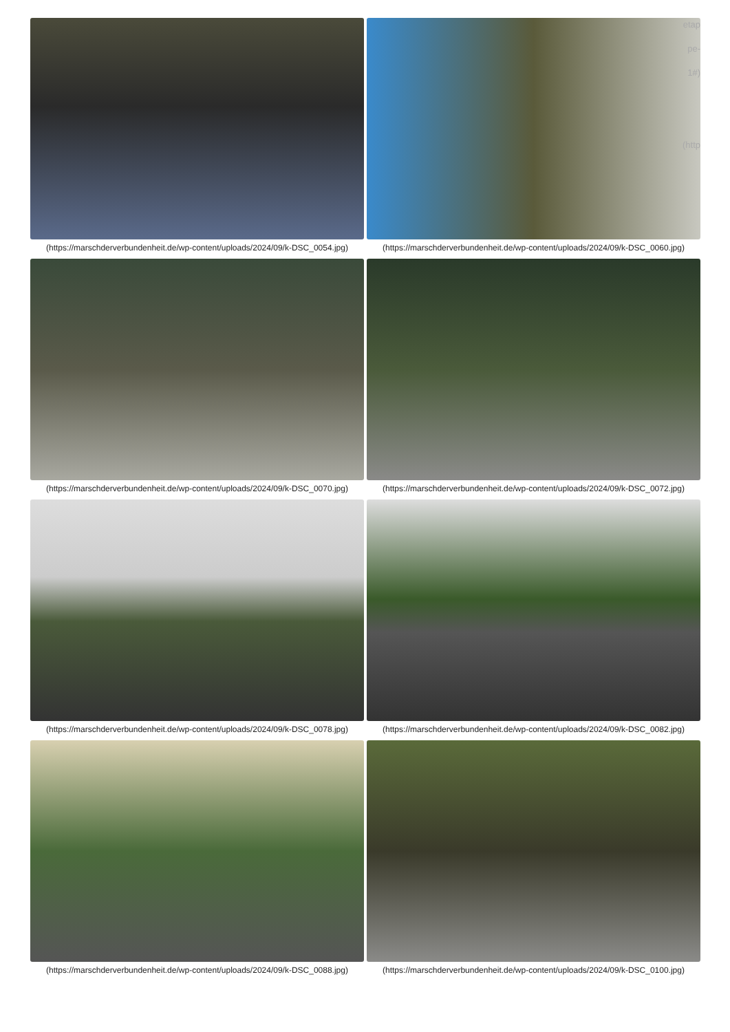(https://marschderverbundenheit.de/wp-content/uploads/2024/09/k-DSC_0054.jpg)
(https://marschderverbundenheit.de/wp-content/uploads/2024/09/k-DSC_0060.jpg)
(https://marschderverbundenheit.de/wp-content/uploads/2024/09/k-DSC_0070.jpg)
(https://marschderverbundenheit.de/wp-content/uploads/2024/09/k-DSC_0072.jpg)
(https://marschderverbundenheit.de/wp-content/uploads/2024/09/k-DSC_0078.jpg)
(https://marschderverbundenheit.de/wp-content/uploads/2024/09/k-DSC_0082.jpg)
(https://marschderverbundenheit.de/wp-content/uploads/2024/09/k-DSC_0088.jpg)
(https://marschderverbundenheit.de/wp-content/uploads/2024/09/k-DSC_0100.jpg)
etap pe- 1#)
(http